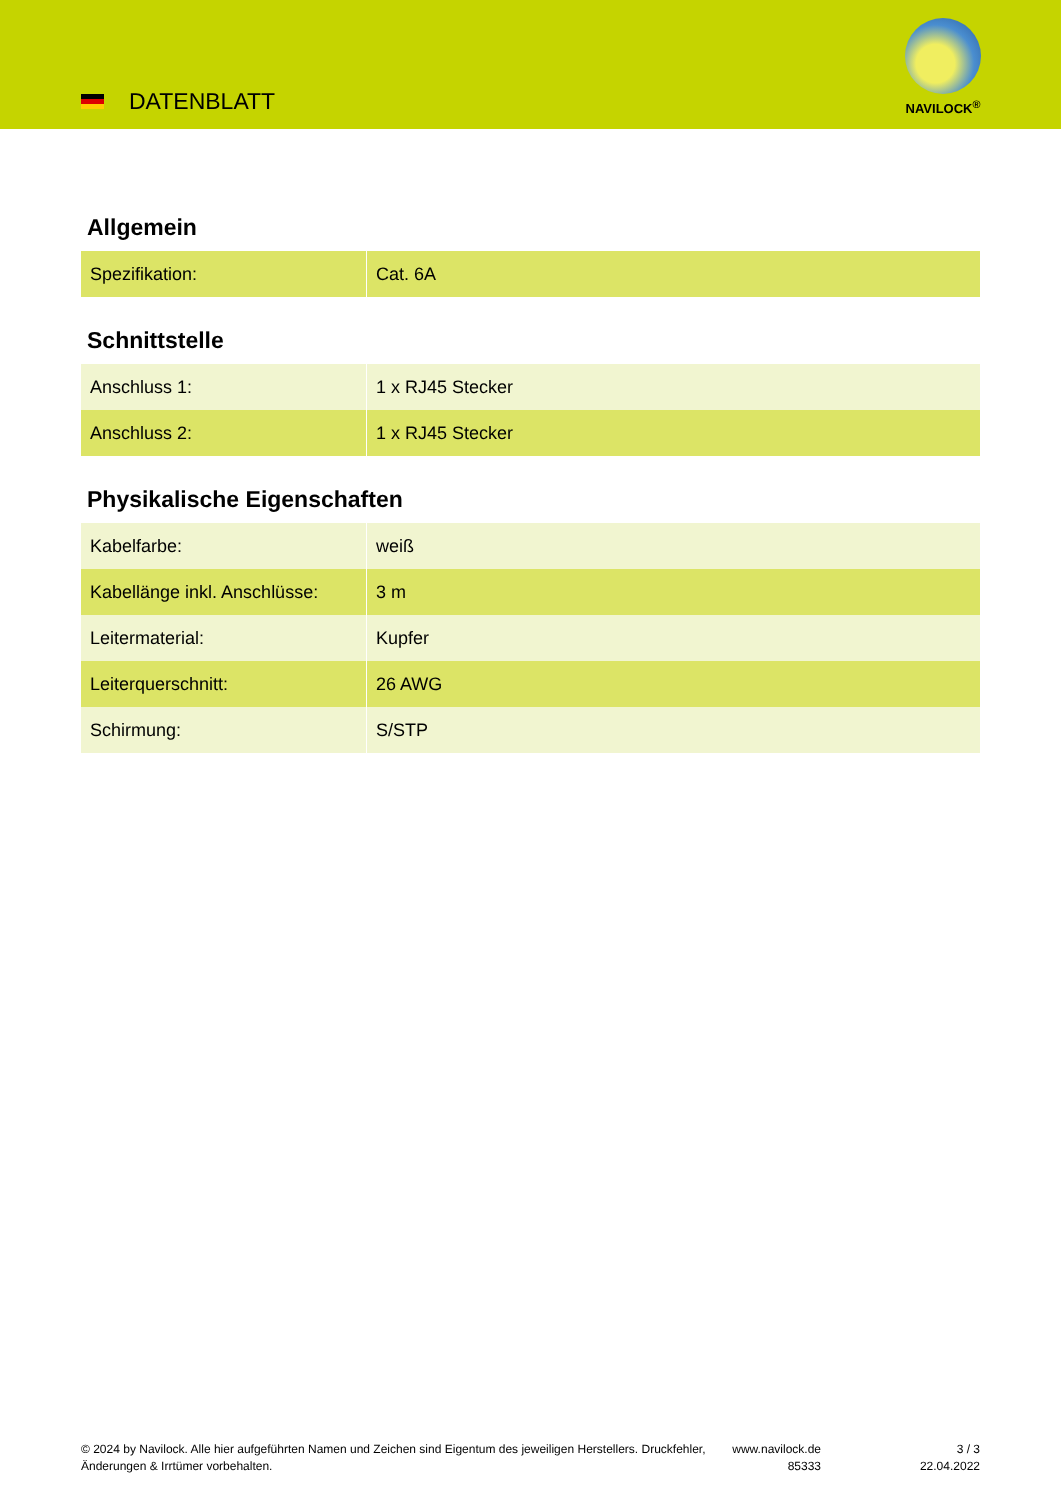DATENBLATT
NAVILOCK<sup>®</sup>
Allgemein
| Spezifikation: | Cat. 6A |
Schnittstelle
| Anschluss 1: | 1 x RJ45 Stecker |
| Anschluss 2: | 1 x RJ45 Stecker |
Physikalische Eigenschaften
| Kabelfarbe: | weiß |
| Kabellänge inkl. Anschlüsse: | 3 m |
| Leitermaterial: | Kupfer |
| Leiterquerschnitt: | 26 AWG |
| Schirmung: | S/STP |
© 2024 by Navilock. Alle hier aufgeführten Namen und Zeichen sind Eigentum des jeweiligen Herstellers. Druckfehler, Änderungen & Irrtümer vorbehalten.
www.navilock.de
85333
3 / 3
22.04.2022